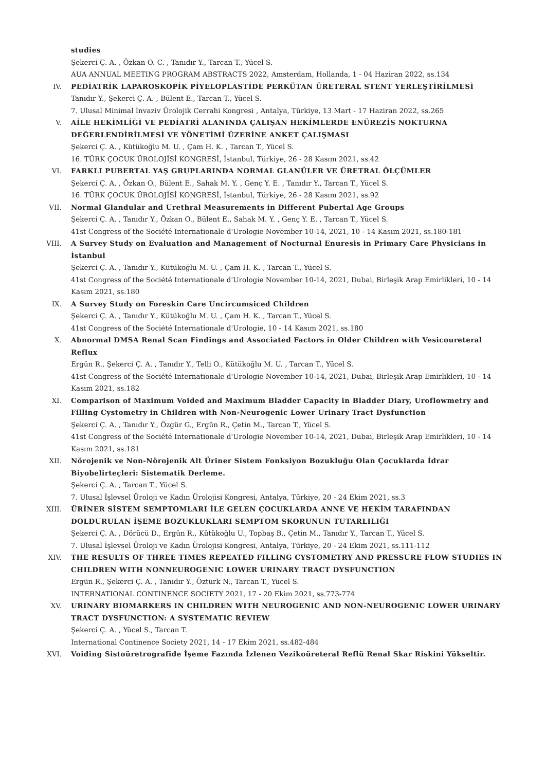studies
Şekerci Ç. A. , Özkan O. C. , Tanıdır Y., Tarcan T., Yücel S.
AUA ANNUAL MEETING PROGRAM ABSTRACTS 2022, Amsterdam, Hollanda, 1 - 04 Haziran 2022, ss.134
IV. PEDİATRİK LAPAROSKOPİK PİYELOPLASTİDE PERKÜTAN ÜRETERAL STENT YERLEŞTİRİLMESİ
Tanıdır Y., Şekerci Ç. A. , Bülent E., Tarcan T., Yücel S.
7. Ulusal Minimal İnvaziv Ürolojik Cerrahi Kongresi , Antalya, Türkiye, 13 Mart - 17 Haziran 2022, ss.265
V. AİLE HEKİMLİĞİ VE PEDİATRİ ALANINDA ÇALIŞAN HEKİMLERDE ENÜREZİS NOKTURNA DEĞERLENDİRİLMESİ VE YÖNETİMİ ÜZERİNE ANKET ÇALIŞMASI
Şekerci Ç. A. , Kütükoğlu M. U. , Çam H. K. , Tarcan T., Yücel S.
16. TÜRK ÇOCUK ÜROLOJİSİ KONGRESİ, İstanbul, Türkiye, 26 - 28 Kasım 2021, ss.42
VI. FARKLI PUBERTAL YAŞ GRUPLARINDA NORMAL GLANÜLER VE ÜRETRAL ÖLÇÜMLER
Şekerci Ç. A. , Özkan O., Bülent E., Sahak M. Y. , Genç Y. E. , Tanıdır Y., Tarcan T., Yücel S.
16. TÜRK ÇOCUK ÜROLOJİSİ KONGRESİ, İstanbul, Türkiye, 26 - 28 Kasım 2021, ss.92
VII. Normal Glandular and Urethral Measurements in Different Pubertal Age Groups
Şekerci Ç. A. , Tanıdır Y., Özkan O., Bülent E., Sahak M. Y. , Genç Y. E. , Tarcan T., Yücel S.
41st Congress of the Société Internationale d'Urologie November 10-14, 2021, 10 - 14 Kasım 2021, ss.180-181
VIII. A Survey Study on Evaluation and Management of Nocturnal Enuresis in Primary Care Physicians in İstanbul
Şekerci Ç. A. , Tanıdır Y., Kütükoğlu M. U. , Çam H. K. , Tarcan T., Yücel S.
41st Congress of the Société Internationale d'Urologie November 10-14, 2021, Dubai, Birleşik Arap Emirlikleri, 10 - 14 Kasım 2021, ss.180
IX. A Survey Study on Foreskin Care Uncircumsiced Children
Şekerci Ç. A. , Tanıdır Y., Kütükoğlu M. U. , Çam H. K. , Tarcan T., Yücel S.
41st Congress of the Société Internationale d'Urologie, 10 - 14 Kasım 2021, ss.180
X. Abnormal DMSA Renal Scan Findings and Associated Factors in Older Children with Vesicoureteral Reflux
Ergün R., Şekerci Ç. A. , Tanıdır Y., Telli O., Kütükoğlu M. U. , Tarcan T., Yücel S.
41st Congress of the Société Internationale d'Urologie November 10-14, 2021, Dubai, Birleşik Arap Emirlikleri, 10 - 14 Kasım 2021, ss.182
XI. Comparison of Maximum Voided and Maximum Bladder Capacity in Bladder Diary, Uroflowmetry and Filling Cystometry in Children with Non-Neurogenic Lower Urinary Tract Dysfunction
Şekerci Ç. A. , Tanıdır Y., Özgür G., Ergün R., Çetin M., Tarcan T., Yücel S.
41st Congress of the Société Internationale d'Urologie November 10-14, 2021, Dubai, Birleşik Arap Emirlikleri, 10 - 14 Kasım 2021, ss.181
XII. Nörojenik ve Non-Nörojenik Alt Üriner Sistem Fonksiyon Bozukluğu Olan Çocuklarda İdrar Biyobelirteçleri: Sistematik Derleme.
Şekerci Ç. A. , Tarcan T., Yücel S.
7. Ulusal İşlevsel Üroloji ve Kadın Ürolojisi Kongresi, Antalya, Türkiye, 20 - 24 Ekim 2021, ss.3
XIII. ÜRİNER SİSTEM SEMPTOMLARI İLE GELEN ÇOCUKLARDA ANNE VE HEKİM TARAFINDAN DOLDURULAN İŞEME BOZUKLUKLARI SEMPTOM SKORUNUN TUTARLILIĞI
Şekerci Ç. A. , Dörücü D., Ergün R., Kütükoğlu U., Topbaş B., Çetin M., Tanıdır Y., Tarcan T., Yücel S.
7. Ulusal İşlevsel Üroloji ve Kadın Ürolojisi Kongresi, Antalya, Türkiye, 20 - 24 Ekim 2021, ss.111-112
XIV. THE RESULTS OF THREE TIMES REPEATED FILLING CYSTOMETRY AND PRESSURE FLOW STUDIES IN CHILDREN WITH NONNEUROGENIC LOWER URINARY TRACT DYSFUNCTION
Ergün R., Şekerci Ç. A. , Tanıdır Y., Öztürk N., Tarcan T., Yücel S.
INTERNATIONAL CONTINENCE SOCIETY 2021, 17 - 20 Ekim 2021, ss.773-774
XV. URINARY BIOMARKERS IN CHILDREN WITH NEUROGENIC AND NON-NEUROGENIC LOWER URINARY TRACT DYSFUNCTION: A SYSTEMATIC REVIEW
Şekerci Ç. A. , Yücel S., Tarcan T.
International Continence Society 2021, 14 - 17 Ekim 2021, ss.482-484
XVI. Voiding Sistoüretrografide İşeme Fazında İzlenen Vezikoüreteral Reflü Renal Skar Riskini Yükseltir.